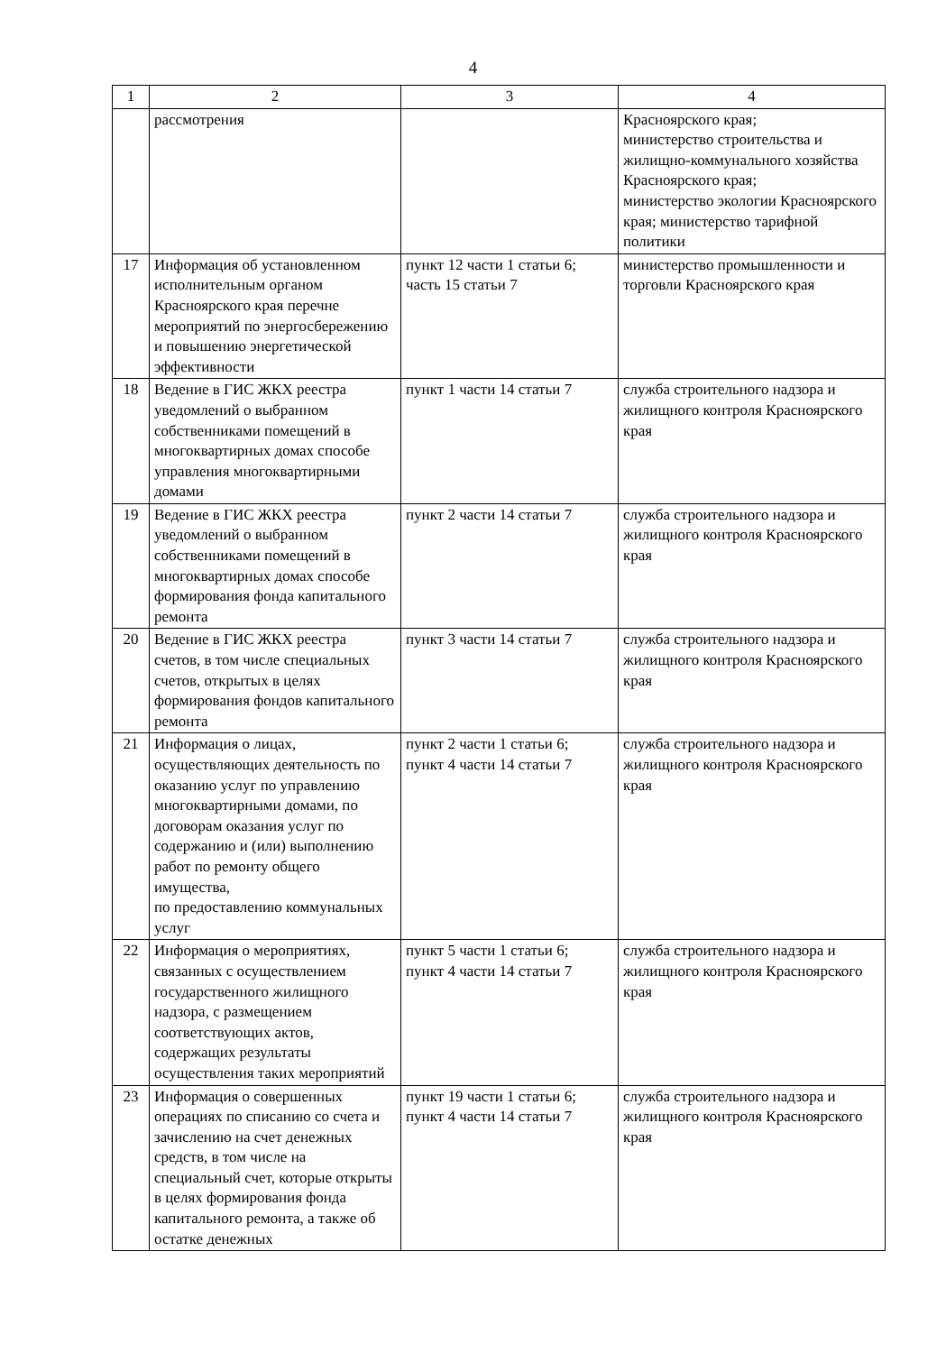4
| 1 | 2 | 3 | 4 |
| --- | --- | --- | --- |
| | рассмотрения | | Красноярского края; министерство строительства и жилищно-коммунального хозяйства Красноярского края; министерство экологии Красноярского края; министерство тарифной политики |
| 17 | Информация об установленном исполнительным органом Красноярского края перечне мероприятий по энергосбережению и повышению энергетической эффективности | пункт 12 части 1 статьи 6; часть 15 статьи 7 | министерство промышленности и торговли Красноярского края |
| 18 | Ведение в ГИС ЖКХ реестра уведомлений о выбранном собственниками помещений в многоквартирных домах способе управления многоквартирными домами | пункт 1 части 14 статьи 7 | служба строительного надзора и жилищного контроля Красноярского края |
| 19 | Ведение в ГИС ЖКХ реестра уведомлений о выбранном собственниками помещений в многоквартирных домах способе формирования фонда капитального ремонта | пункт 2 части 14 статьи 7 | служба строительного надзора и жилищного контроля Красноярского края |
| 20 | Ведение в ГИС ЖКХ реестра счетов, в том числе специальных счетов, открытых в целях формирования фондов капитального ремонта | пункт 3 части 14 статьи 7 | служба строительного надзора и жилищного контроля Красноярского края |
| 21 | Информация о лицах, осуществляющих деятельность по оказанию услуг по управлению многоквартирными домами, по договорам оказания услуг по содержанию и (или) выполнению работ по ремонту общего имущества, по предоставлению коммунальных услуг | пункт 2 части 1 статьи 6; пункт 4 части 14 статьи 7 | служба строительного надзора и жилищного контроля Красноярского края |
| 22 | Информация о мероприятиях, связанных с осуществлением государственного жилищного надзора, с размещением соответствующих актов, содержащих результаты осуществления таких мероприятий | пункт 5 части 1 статьи 6; пункт 4 части 14 статьи 7 | служба строительного надзора и жилищного контроля Красноярского края |
| 23 | Информация о совершенных операциях по списанию со счета и зачислению на счет денежных средств, в том числе на специальный счет, которые открыты в целях формирования фонда капитального ремонта, а также об остатке денежных | пункт 19 части 1 статьи 6; пункт 4 части 14 статьи 7 | служба строительного надзора и жилищного контроля Красноярского края |